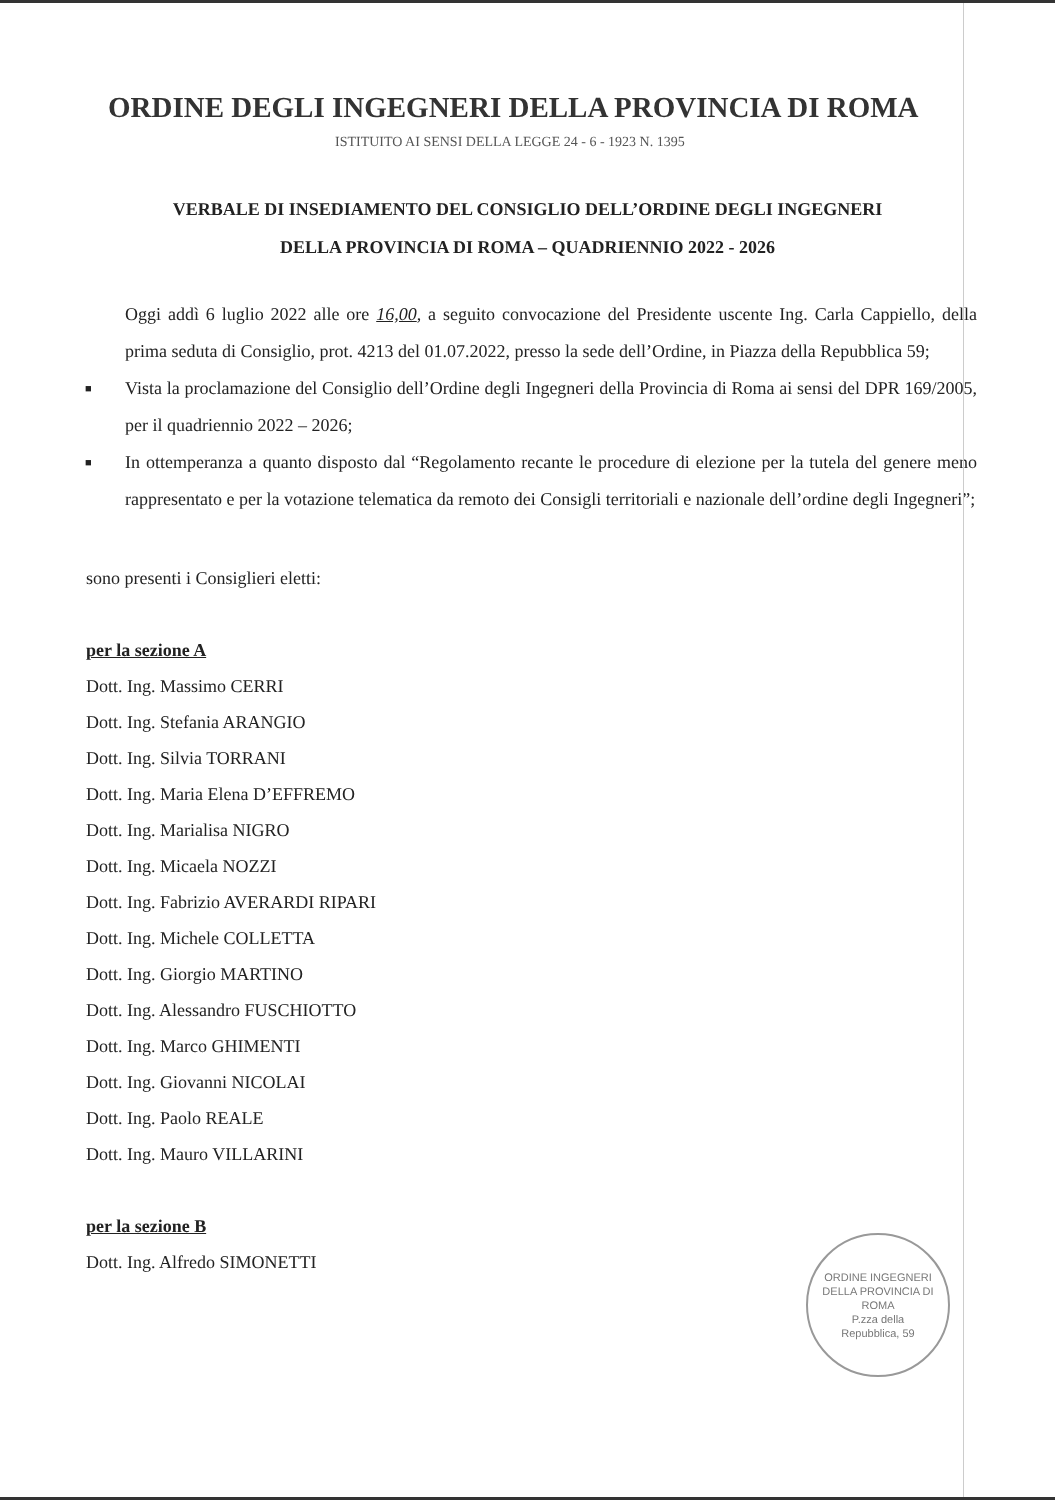ORDINE DEGLI INGEGNERI DELLA PROVINCIA DI ROMA
ISTITUITO AI SENSI DELLA LEGGE 24 - 6 - 1923 N. 1395
VERBALE DI INSEDIAMENTO DEL CONSIGLIO DELL’ORDINE DEGLI INGEGNERI
DELLA PROVINCIA DI ROMA – QUADRIENNIO 2022 - 2026
Oggi addì 6 luglio 2022 alle ore 16,00, a seguito convocazione del Presidente uscente Ing. Carla Cappiello, della prima seduta di Consiglio, prot. 4213 del 01.07.2022, presso la sede dell’Ordine, in Piazza della Repubblica 59;
■
Vista la proclamazione del Consiglio dell’Ordine degli Ingegneri della Provincia di Roma ai sensi del DPR 169/2005, per il quadriennio 2022 – 2026;
■
In ottemperanza a quanto disposto dal “Regolamento recante le procedure di elezione per la tutela del genere meno rappresentato e per la votazione telematica da remoto dei Consigli territoriali e nazionale dell’ordine degli Ingegneri”;
sono presenti i Consiglieri eletti:
per la sezione A
Dott. Ing. Massimo CERRI
Dott. Ing. Stefania ARANGIO
Dott. Ing. Silvia TORRANI
Dott. Ing. Maria Elena D’EFFREMO
Dott. Ing. Marialisa NIGRO
Dott. Ing. Micaela NOZZI
Dott. Ing. Fabrizio AVERARDI RIPARI
Dott. Ing. Michele COLLETTA
Dott. Ing. Giorgio MARTINO
Dott. Ing. Alessandro FUSCHIOTTO
Dott. Ing. Marco GHIMENTI
Dott. Ing. Giovanni NICOLAI
Dott. Ing. Paolo REALE
Dott. Ing. Mauro VILLARINI
per la sezione B
Dott. Ing. Alfredo SIMONETTI
ORDINE INGEGNERI DELLA PROVINCIA DI ROMA
P.zza della
Repubblica, 59